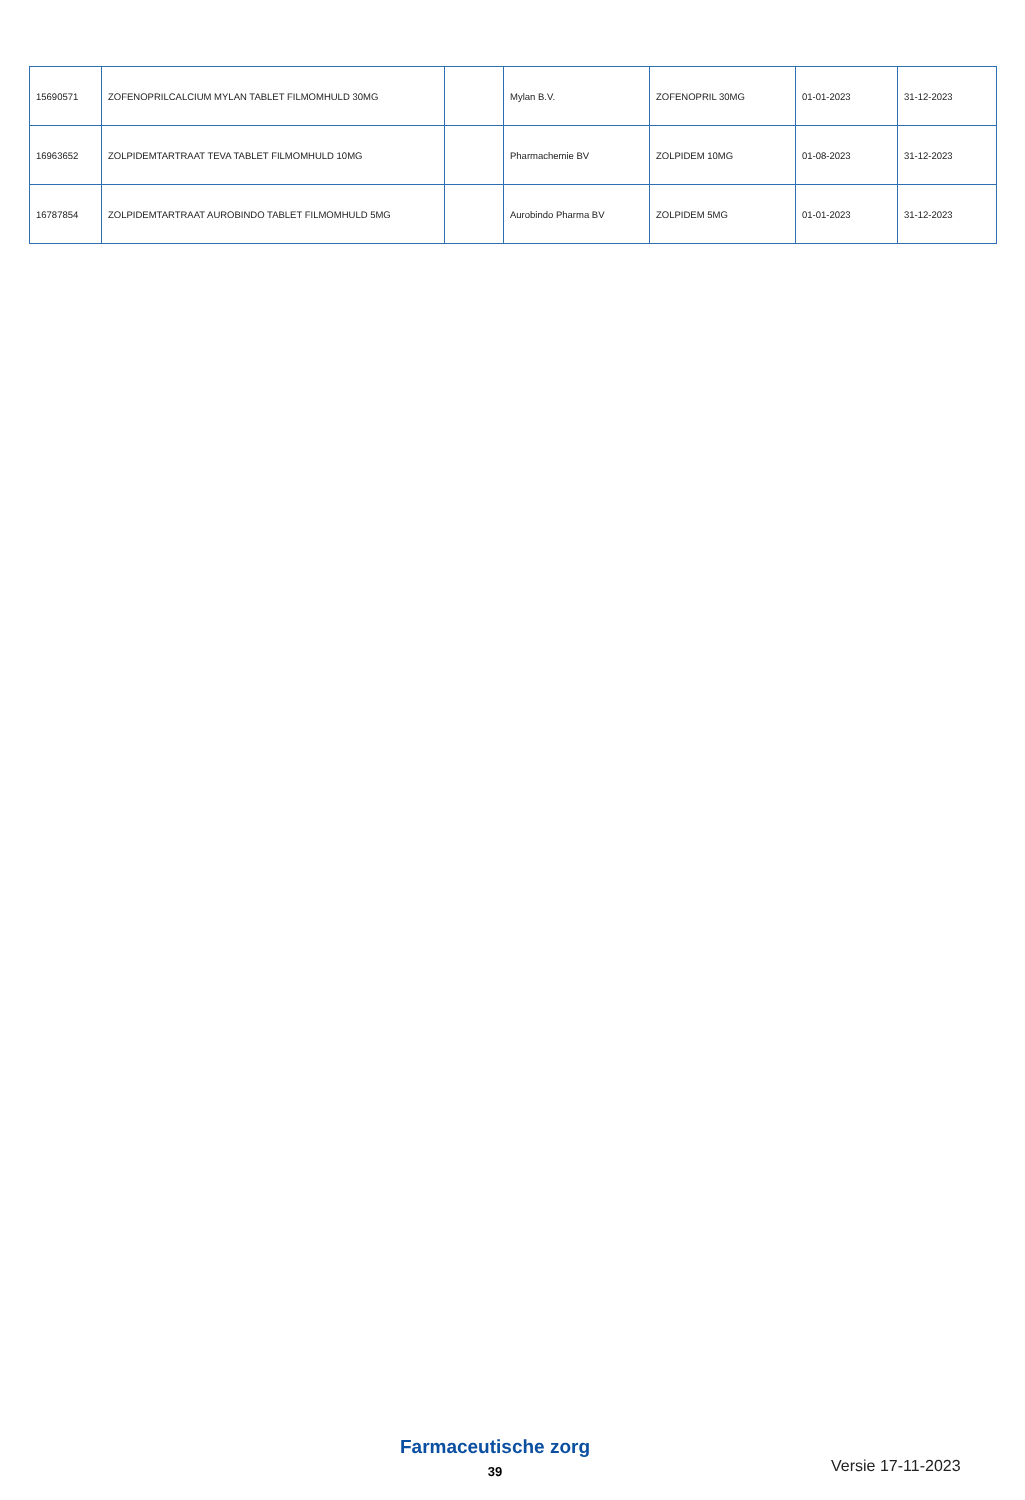| 15690571 | ZOFENOPRILCALCIUM MYLAN TABLET FILMOMHULD 30MG | | Mylan B.V. | ZOFENOPRIL 30MG | 01-01-2023 | 31-12-2023 |
| 16963652 | ZOLPIDEMTARTRAAT TEVA TABLET FILMOMHULD 10MG | | Pharmachemie BV | ZOLPIDEM 10MG | 01-08-2023 | 31-12-2023 |
| 16787854 | ZOLPIDEMTARTRAAT AUROBINDO TABLET FILMOMHULD 5MG | | Aurobindo Pharma BV | ZOLPIDEM 5MG | 01-01-2023 | 31-12-2023 |
Farmaceutische zorg
39 Versie 17-11-2023